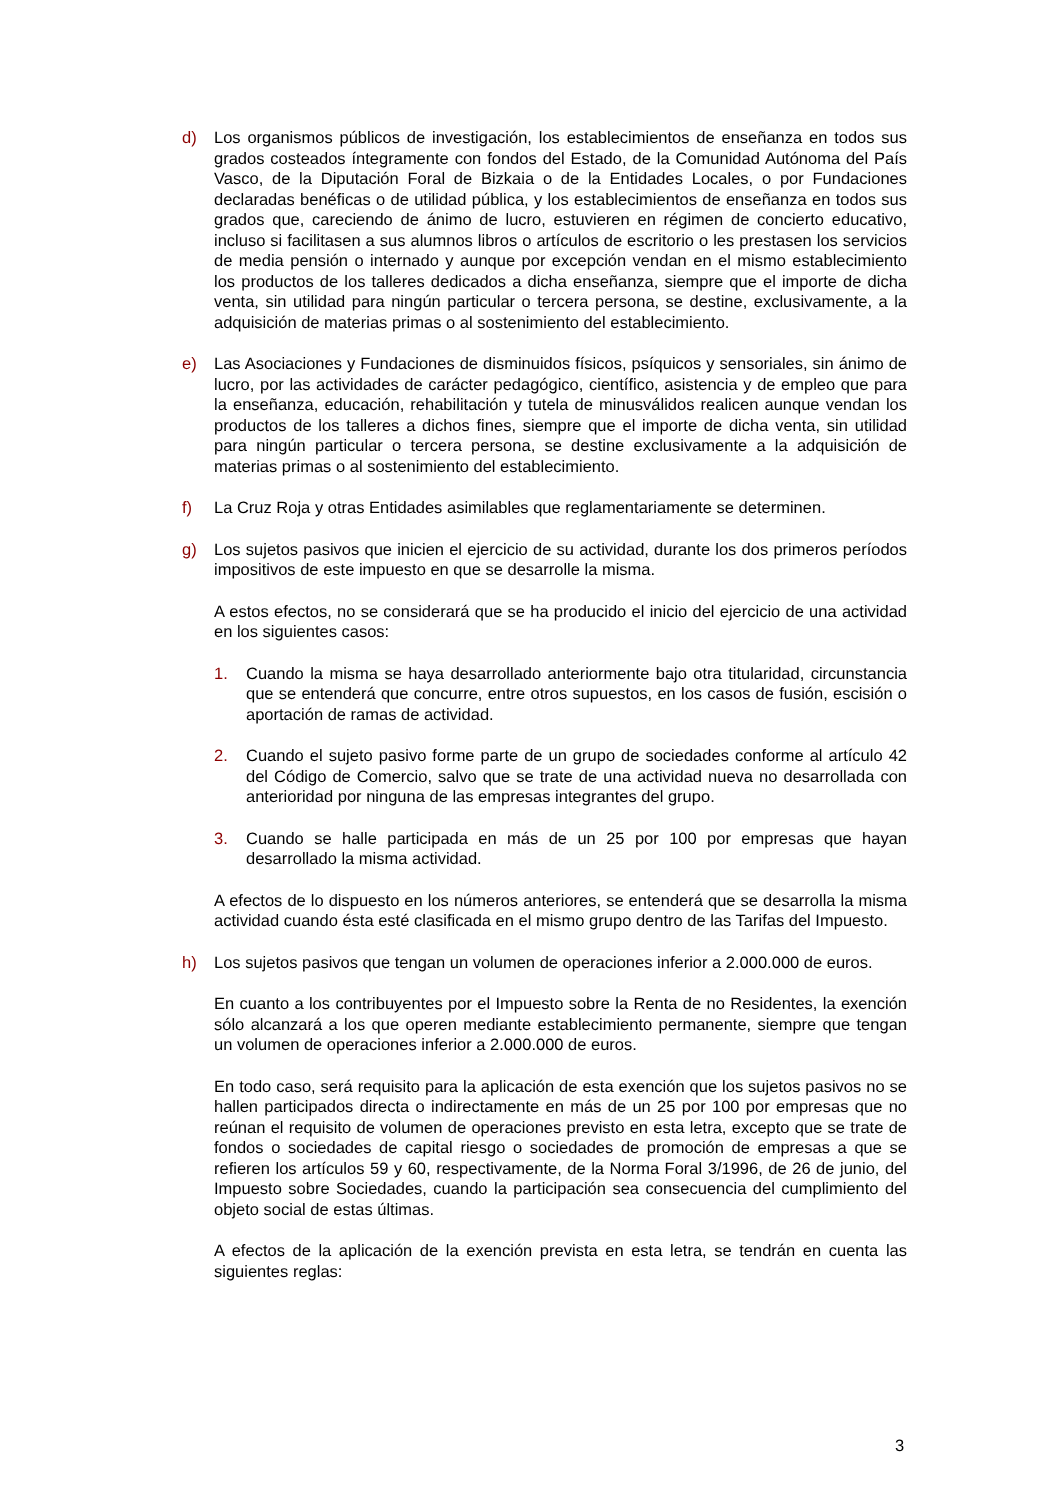d) Los organismos públicos de investigación, los establecimientos de enseñanza en todos sus grados costeados íntegramente con fondos del Estado, de la Comunidad Autónoma del País Vasco, de la Diputación Foral de Bizkaia o de la Entidades Locales, o por Fundaciones declaradas benéficas o de utilidad pública, y los establecimientos de enseñanza en todos sus grados que, careciendo de ánimo de lucro, estuvieren en régimen de concierto educativo, incluso si facilitasen a sus alumnos libros o artículos de escritorio o les prestasen los servicios de media pensión o internado y aunque por excepción vendan en el mismo establecimiento los productos de los talleres dedicados a dicha enseñanza, siempre que el importe de dicha venta, sin utilidad para ningún particular o tercera persona, se destine, exclusivamente, a la adquisición de materias primas o al sostenimiento del establecimiento.
e) Las Asociaciones y Fundaciones de disminuidos físicos, psíquicos y sensoriales, sin ánimo de lucro, por las actividades de carácter pedagógico, científico, asistencia y de empleo que para la enseñanza, educación, rehabilitación y tutela de minusválidos realicen aunque vendan los productos de los talleres a dichos fines, siempre que el importe de dicha venta, sin utilidad para ningún particular o tercera persona, se destine exclusivamente a la adquisición de materias primas o al sostenimiento del establecimiento.
f) La Cruz Roja y otras Entidades asimilables que reglamentariamente se determinen.
g) Los sujetos pasivos que inicien el ejercicio de su actividad, durante los dos primeros períodos impositivos de este impuesto en que se desarrolle la misma.
A estos efectos, no se considerará que se ha producido el inicio del ejercicio de una actividad en los siguientes casos:
1. Cuando la misma se haya desarrollado anteriormente bajo otra titularidad, circunstancia que se entenderá que concurre, entre otros supuestos, en los casos de fusión, escisión o aportación de ramas de actividad.
2. Cuando el sujeto pasivo forme parte de un grupo de sociedades conforme al artículo 42 del Código de Comercio, salvo que se trate de una actividad nueva no desarrollada con anterioridad por ninguna de las empresas integrantes del grupo.
3. Cuando se halle participada en más de un 25 por 100 por empresas que hayan desarrollado la misma actividad.
A efectos de lo dispuesto en los números anteriores, se entenderá que se desarrolla la misma actividad cuando ésta esté clasificada en el mismo grupo dentro de las Tarifas del Impuesto.
h) Los sujetos pasivos que tengan un volumen de operaciones inferior a 2.000.000 de euros.
En cuanto a los contribuyentes por el Impuesto sobre la Renta de no Residentes, la exención sólo alcanzará a los que operen mediante establecimiento permanente, siempre que tengan un volumen de operaciones inferior a 2.000.000 de euros.
En todo caso, será requisito para la aplicación de esta exención que los sujetos pasivos no se hallen participados directa o indirectamente en más de un 25 por 100 por empresas que no reúnan el requisito de volumen de operaciones previsto en esta letra, excepto que se trate de fondos o sociedades de capital riesgo o sociedades de promoción de empresas a que se refieren los artículos 59 y 60, respectivamente, de la Norma Foral 3/1996, de 26 de junio, del Impuesto sobre Sociedades, cuando la participación sea consecuencia del cumplimiento del objeto social de estas últimas.
A efectos de la aplicación de la exención prevista en esta letra, se tendrán en cuenta las siguientes reglas:
3